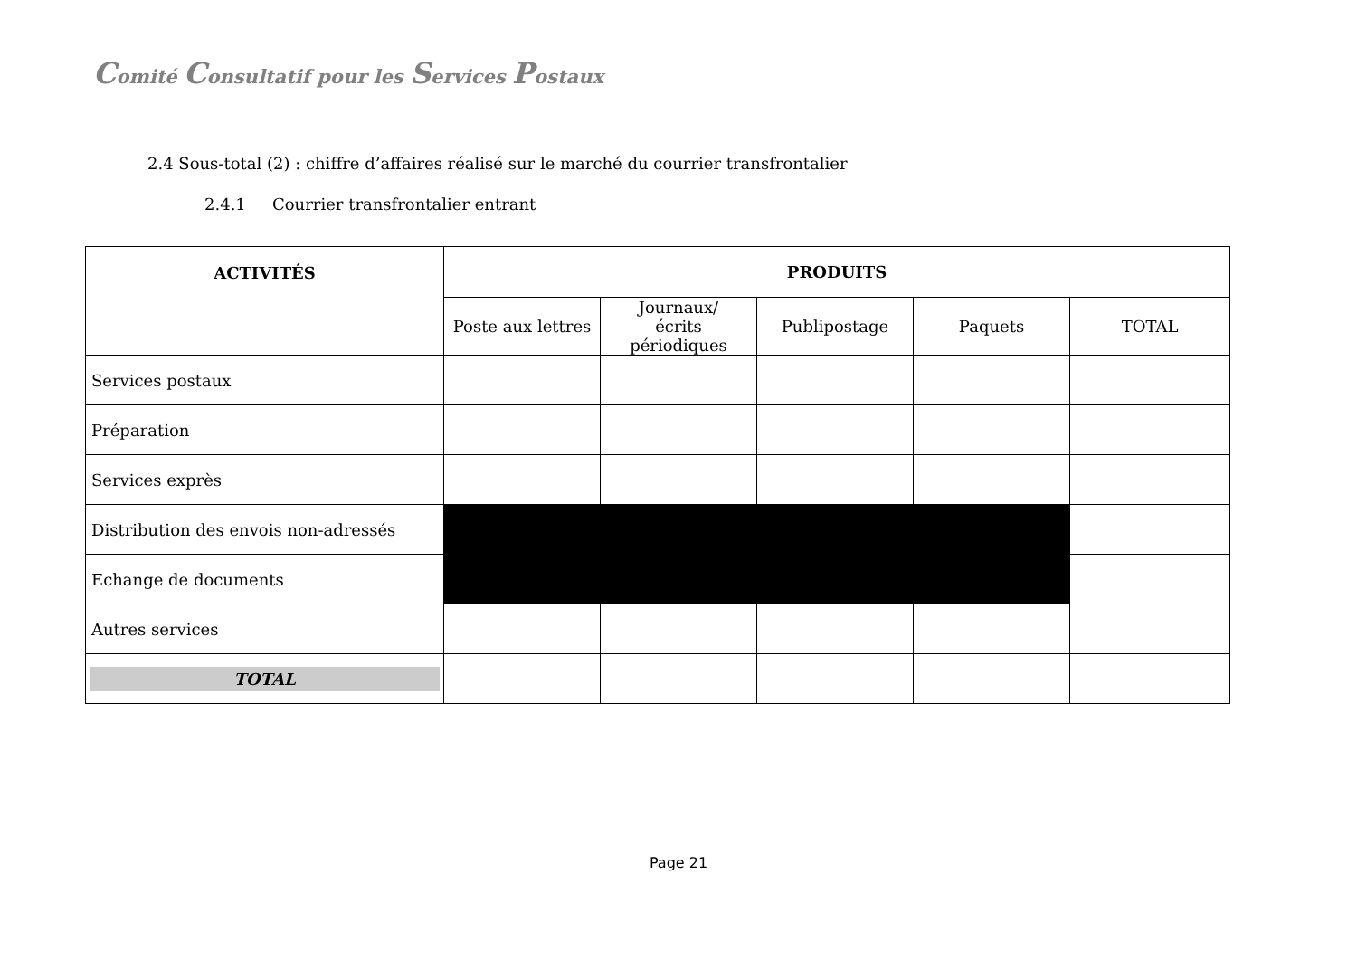Comité Consultatif pour les Services Postaux
2.4 Sous-total (2) : chiffre d’affaires réalisé sur le marché du courrier transfrontalier
2.4.1 Courrier transfrontalier entrant
| ACTIVITÉS | PRODUITS | | | | |
| --- | --- | --- | --- | --- | --- |
| | Poste aux lettres | Journaux/ écrits périodiques | Publipostage | Paquets | TOTAL |
| Services postaux | | | | | |
| Préparation | | | | | |
| Services exprès | | | | | |
| Distribution des envois non-adressés | | | | | |
| Echange de documents | | | | | |
| Autres services | | | | | |
| TOTAL | | | | | |
Page 21